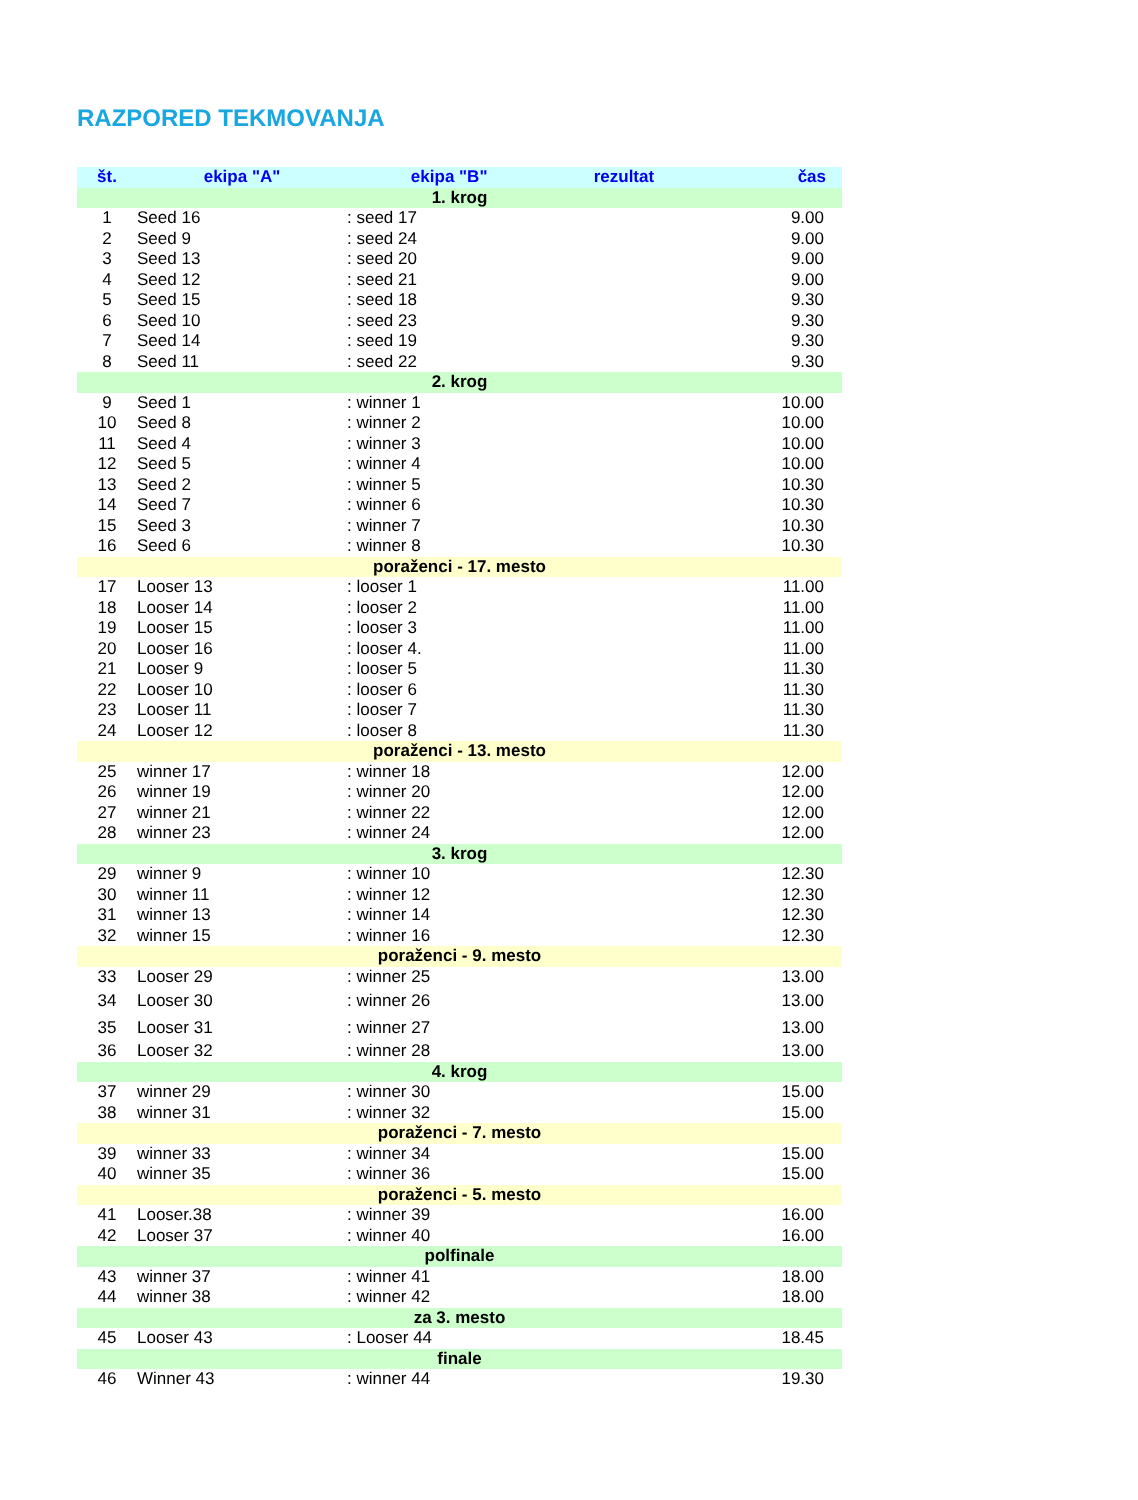RAZPORED TEKMOVANJA
| št. | ekipa "A" | ekipa "B" | rezultat | čas |
| --- | --- | --- | --- | --- |
| 1. krog | | | | |
| 1 | Seed 16 | : seed 17 | | 9.00 |
| 2 | Seed 9 | : seed 24 | | 9.00 |
| 3 | Seed 13 | : seed 20 | | 9.00 |
| 4 | Seed 12 | : seed 21 | | 9.00 |
| 5 | Seed 15 | : seed 18 | | 9.30 |
| 6 | Seed 10 | : seed 23 | | 9.30 |
| 7 | Seed 14 | : seed 19 | | 9.30 |
| 8 | Seed 11 | : seed 22 | | 9.30 |
| 2. krog | | | | |
| 9 | Seed 1 | : winner 1 | | 10.00 |
| 10 | Seed 8 | : winner 2 | | 10.00 |
| 11 | Seed 4 | : winner 3 | | 10.00 |
| 12 | Seed 5 | : winner 4 | | 10.00 |
| 13 | Seed 2 | : winner 5 | | 10.30 |
| 14 | Seed 7 | : winner 6 | | 10.30 |
| 15 | Seed 3 | : winner 7 | | 10.30 |
| 16 | Seed 6 | : winner 8 | | 10.30 |
| poraženci - 17. mesto | | | | |
| 17 | Looser 13 | : looser 1 | | 11.00 |
| 18 | Looser 14 | : looser 2 | | 11.00 |
| 19 | Looser 15 | : looser 3 | | 11.00 |
| 20 | Looser 16 | : looser 4. | | 11.00 |
| 21 | Looser 9 | : looser 5 | | 11.30 |
| 22 | Looser 10 | : looser 6 | | 11.30 |
| 23 | Looser 11 | : looser 7 | | 11.30 |
| 24 | Looser 12 | : looser 8 | | 11.30 |
| poraženci - 13. mesto | | | | |
| 25 | winner 17 | : winner 18 | | 12.00 |
| 26 | winner 19 | : winner 20 | | 12.00 |
| 27 | winner 21 | : winner 22 | | 12.00 |
| 28 | winner 23 | : winner 24 | | 12.00 |
| 3. krog | | | | |
| 29 | winner 9 | : winner 10 | | 12.30 |
| 30 | winner 11 | : winner 12 | | 12.30 |
| 31 | winner 13 | : winner 14 | | 12.30 |
| 32 | winner 15 | : winner 16 | | 12.30 |
| poraženci - 9. mesto | | | | |
| 33 | Looser 29 | : winner 25 | | 13.00 |
| 34 | Looser 30 | : winner 26 | | 13.00 |
| 35 | Looser 31 | : winner 27 | | 13.00 |
| 36 | Looser 32 | : winner 28 | | 13.00 |
| 4. krog | | | | |
| 37 | winner 29 | : winner 30 | | 15.00 |
| 38 | winner 31 | : winner 32 | | 15.00 |
| poraženci - 7. mesto | | | | |
| 39 | winner 33 | : winner 34 | | 15.00 |
| 40 | winner 35 | : winner 36 | | 15.00 |
| poraženci - 5. mesto | | | | |
| 41 | Looser.38 | : winner 39 | | 16.00 |
| 42 | Looser 37 | : winner 40 | | 16.00 |
| polfinale | | | | |
| 43 | winner 37 | : winner 41 | | 18.00 |
| 44 | winner 38 | : winner 42 | | 18.00 |
| za 3. mesto | | | | |
| 45 | Looser 43 | : Looser 44 | | 18.45 |
| finale | | | | |
| 46 | Winner 43 | : winner 44 | | 19.30 |